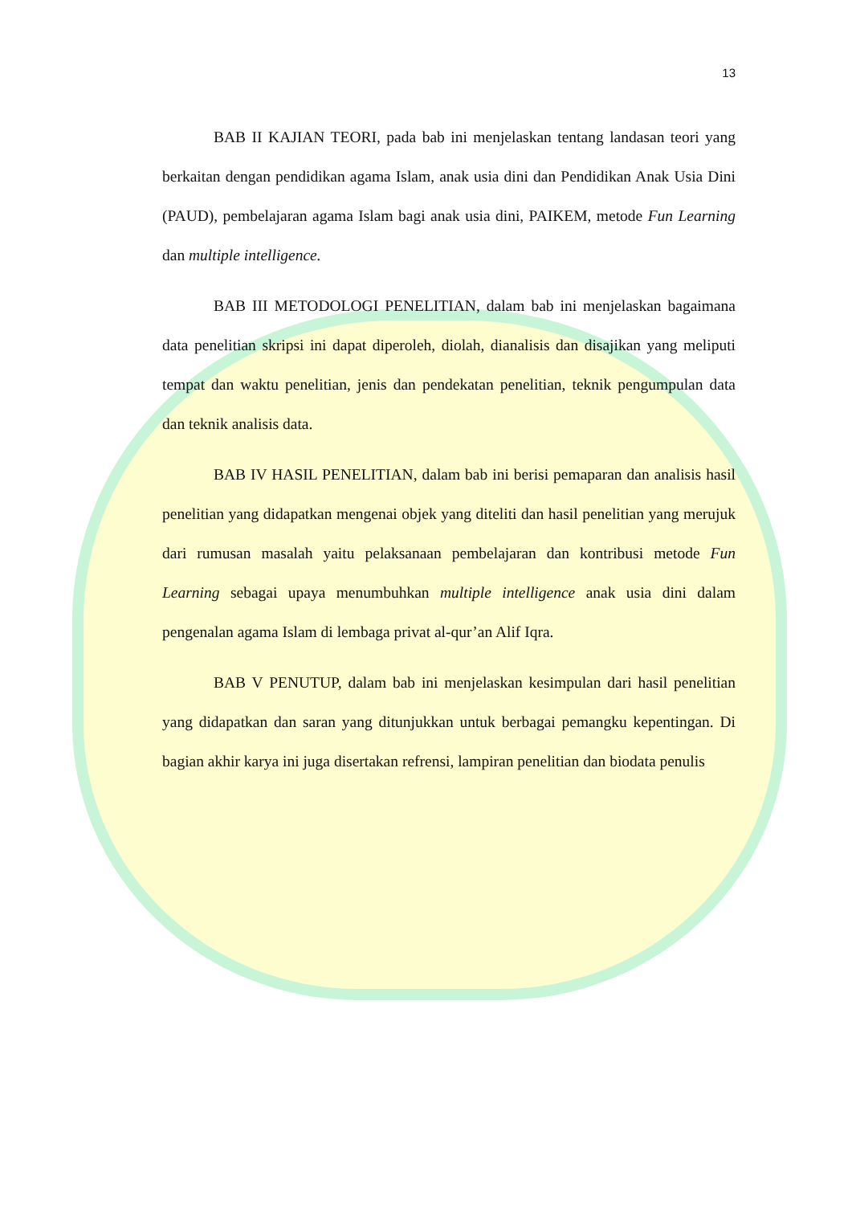13
BAB II KAJIAN TEORI, pada bab ini menjelaskan tentang landasan teori yang berkaitan dengan pendidikan agama Islam, anak usia dini dan Pendidikan Anak Usia Dini (PAUD), pembelajaran agama Islam bagi anak usia dini, PAIKEM, metode Fun Learning dan multiple intelligence.
BAB III METODOLOGI PENELITIAN, dalam bab ini menjelaskan bagaimana data penelitian skripsi ini dapat diperoleh, diolah, dianalisis dan disajikan yang meliputi tempat dan waktu penelitian, jenis dan pendekatan penelitian, teknik pengumpulan data dan teknik analisis data.
BAB IV HASIL PENELITIAN, dalam bab ini berisi pemaparan dan analisis hasil penelitian yang didapatkan mengenai objek yang diteliti dan hasil penelitian yang merujuk dari rumusan masalah yaitu pelaksanaan pembelajaran dan kontribusi metode Fun Learning sebagai upaya menumbuhkan multiple intelligence anak usia dini dalam pengenalan agama Islam di lembaga privat al-qur’an Alif Iqra.
BAB V PENUTUP, dalam bab ini menjelaskan kesimpulan dari hasil penelitian yang didapatkan dan saran yang ditunjukkan untuk berbagai pemangku kepentingan. Di bagian akhir karya ini juga disertakan refrensi, lampiran penelitian dan biodata penulis